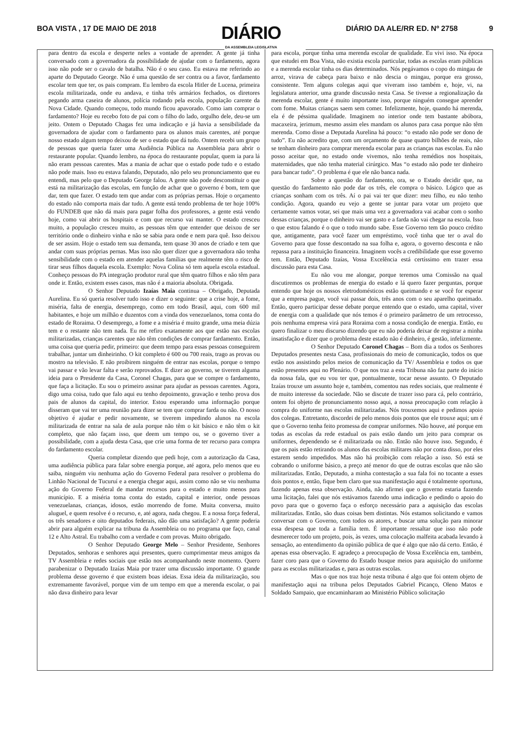BOA VISTA , 17 DE MAIO DE 2018
DIÁRIO
DA ASSEMBLEIA LEGISLATIVA
DIÁRIO DA ALE/RR ED. Nº 2758 9
para dentro da escola e desperte neles a vontade de aprender. A gente já tinha conversado com a governadora da possibilidade de ajudar com o fardamento, agora isso não pode ser o cavalo de batalha. Não é o seu caso. Eu estava me referindo ao aparte do Deputado George. Não é uma questão de ser contra ou a favor, fardamento escolar tem que ter, os pais compram. Eu lembro da escola Hitler de Lucena, primeira escola militarizada, onde eu andava, e tinha três armários fechados, os diretores pegando arma caseira de alunos, polícia rodando pela escola, população carente da Nova Cidade. Quando começou, todo mundo ficou apavorado. Como iam comprar o fardamento? Hoje eu recebo foto de pai com o filho do lado, orgulho dele, deu-se um jeito. Ontem o Deputado Chagas fez uma indicação e já havia a sensibilidade da governadora de ajudar com o fardamento para os alunos mais carentes, até porque nosso estado algum tempo deixou de ser o estado que dá tudo. Ontem recebi um grupo de pessoas que queria fazer uma Audiência Pública na Assembleia para abrir o restaurante popular. Quando lembro, na época do restaurante popular, quem ia para lá não eram pessoas carentes. Mas a mania de achar que o estado pode tudo e o estado não pode mais. Isso eu estava falando, Deputado, não pelo seu pronunciamento que eu entendi, mas pelo que o Deputado George falou. A gente não pode desconstituir o que está na militarização das escolas, em função de achar que o governo é bom, tem que dar, tem que fazer. O estado tem que andar com as próprias pernas. Hoje o orçamento do estado não comporta mais dar tudo. A gente está tendo problema de ter hoje 100% do FUNDEB que não dá mais para pagar folha dos professores, a gente está vendo hoje, como vai abrir os hospitais e com que recurso vai manter. O estado cresceu muito, a população cresceu muito, as pessoas têm que entender que deixou de ser território onde o dinheiro vinha e não se sabia para onde e nem para quê. Isso deixou de ser assim. Hoje o estado tem sua demanda, tem quase 30 anos de criado e tem que andar com suas próprias pernas. Mas isso não quer dizer que a governadora não tenha sensibilidade com o estado em atender aquelas famílias que realmente têm o risco de tirar seus filhos daquela escola. Exemplo: Nova Colina só tem aquela escola estadual. Conheço pessoas do PA integração produtor rural que têm quatro filhos e não têm para onde ir. Então, existem esses casos, mas não é a maioria absoluta. Obrigada.
O Senhor Deputado Izaías Maia continua – Obrigado, Deputada Aurelina. Eu só queria resolver tudo isso e dizer o seguinte: que a crise hoje, a fome, miséria, falta de energia, desemprego, como em todo Brasil, aqui, com 600 mil habitantes, e hoje um milhão e duzentos com a vinda dos venezuelanos, toma conta do estado de Roraima. O desemprego, a fome e a miséria é muito grande, uma meia dúzia tem e o restante não tem nada. Eu me refiro exatamente aos que estão nas escolas militarizadas, crianças carentes que não têm condições de comprar fardamento. Então, uma coisa que queria pedir, primeiro: que deem tempo para essas pessoas conseguirem trabalhar, juntar um dinheirinho. O kit completo é 600 ou 700 reais, trago as provas ou mostro na televisão. E não proibirem ninguém de entrar nas escolas, porque o tempo vai passar e vão levar falta e serão reprovados. E dizer ao governo, se tiverem alguma ideia para o Presidente da Casa, Coronel Chagas, para que se compre o fardamento, que faça a licitação. Eu sou o primeiro assinar para ajudar as pessoas carentes. Agora, digo uma coisa, tudo que falo aqui eu tenho depoimento, gravação e tenho prova dos pais de alunos da capital, do interior. Estou esperando uma informação porque disseram que vai ter uma reunião para dizer se tem que comprar farda ou não. O nosso objetivo é ajudar e pedir novamente, se tiverem impedindo alunos na escola militarizada de entrar na sala de aula porque não têm o kit básico e não têm o kit completo, que não façam isso, que deem um tempo ou, se o governo tiver a possibilidade, com a ajuda desta Casa, que crie uma forma de ter recurso para compra do fardamento escolar.
Queria completar dizendo que pedi hoje, com a autorização da Casa, uma audiência pública para falar sobre energia porque, até agora, pelo menos que eu saiba, ninguém viu nenhuma ação do Governo Federal para resolver o problema do Linhão Nacional de Tucuruí e a energia chegar aqui, assim como não se viu nenhuma ação do Governo Federal de mandar recursos para o estado e muito menos para município. E a miséria toma conta do estado, capital e interior, onde pessoas venezuelanas, crianças, idosos, estão morrendo de fome. Muita conversa, muito aluguel, e quem resolve é o recurso, e, até agora, nada chegou. E a nossa força federal, os três senadores e oito deputados federais, não dão uma satisfação? A gente poderia abrir para alguém explicar na tribuna da Assembleia ou no programa que faço, canal 12 e Alto Astral. Eu trabalho com a verdade e com provas. Muito obrigado.
O Senhor Deputado George Melo – Senhor Presidente, Senhores Deputados, senhoras e senhores aqui presentes, quero cumprimentar meus amigos da TV Assembleia e redes sociais que estão nos acompanhando neste momento. Quero parabenizar o Deputado Izaías Maia por trazer uma discussão importante. O grande problema desse governo é que existem boas ideias. Essa ideia da militarização, sou extremamente favorável, porque vim de um tempo em que a merenda escolar, o pai não dava dinheiro para levar
para escola, porque tinha uma merenda escolar de qualidade. Eu vivi isso. Na época que estudei em Boa Vista, não existia escola particular, todas as escolas eram públicas e a merenda escolar tinha os dias determinados. Nós pegávamos o copo do mingau de arroz, virava de cabeça para baixo e não descia o mingau, porque era grosso, consistente. Tem alguns colegas aqui que viveram isso também e, hoje, vi, na legislatura anterior, uma grande discussão nesta Casa. Se tivesse a regionalização da merenda escolar, gente é muito importante isso, porque ninguém consegue aprender com fome. Muitas crianças saem sem comer. Infelizmente, hoje, quando há merenda, ela é de péssima qualidade. Imaginem no interior onde tem bastante abóbora, macaxeira, jerimum, mesmo assim eles mandam os alunos para casa porque não têm merenda. Como disse a Deputada Aurelina há pouco: “o estado não pode ser dono de tudo”. Eu não acredito que, com um orçamento de quase quatro bilhões de reais, não se tenham dinheiro para comprar merenda escolar para as crianças nas escolas. Eu não posso aceitar que, no estado onde vivemos, não tenha remédios nos hospitais, maternidades, que não tenha material cirúrgico. Mas “o estado não pode ter dinheiro para bancar tudo”. O problema é que ele não banca nada.
Sobre a questão do fardamento, ora, se o Estado decidir que, na questão do fardamento não pode dar os três, ele compra o básico. Lógico que as crianças sonham com os três. Aí o pai vai ter que dizer: meu filho, eu não tenho condição. Agora, quando eu vejo a gente se juntar para votar um projeto que certamente vamos votar, sei que mais uma vez a governadora vai acabar com o sonho dessas crianças, porque o dinheiro vai ser gasto e a farda não vai chegar na escola. Isso o que estou falando é o que o todo mundo sabe. Esse Governo tem tão pouco crédito que, antigamente, para você fazer um empréstimo, você tinha que ter o aval do Governo para que fosse descontado na sua folha e, agora, o governo desconta e não repassa para a instituição financeira. Imaginem vocês a credibilidade que esse governo tem. Então, Deputado Izaías, Vossa Excelência está certíssimo em trazer essa discussão para esta Casa.
Eu não vou me alongar, porque teremos uma Comissão na qual discutiremos os problemas de energia do estado e lá quero fazer perguntas, porque entendo que hoje os nossos eletrodomésticos estão queimando e se você for esperar que a empresa pague, você vai passar dois, três anos com o seu aparelho queimado. Então, quero participar desse debate porque entendo que o estado, uma capital, viver de energia com a qualidade que nós temos é o primeiro parâmetro de um retrocesso, pois nenhuma empresa virá para Roraima com a nossa condição de energia. Então, eu quero finalizar o meu discurso dizendo que eu não poderia deixar de registrar a minha insatisfação e dizer que o problema deste estado não é dinheiro, é gestão, infelizmente.
O Senhor Deputado Coronel Chagas – Bom dia a todos os Senhores Deputados presentes nesta Casa, profissionais do meio de comunicação, todos os que estão nos assistindo pelos meios de comunicação da TV/ Assembleia e todos os que estão presentes aqui no Plenário. O que nos traz a esta Tribuna não faz parte do início da nossa fala, que eu vou ter que, pontualmente, tocar nesse assunto. O Deputado Izaías trouxe um assunto hoje e, também, comentou nas redes sociais, que realmente é de muito interesse da sociedade. Não se discute de trazer isso para cá, pelo contrário, ontem foi objeto de pronunciamento nosso aqui, a nossa preocupação com relação à compra do uniforme nas escolas militarizadas. Nós trouxemos aqui e pedimos apoio dos colegas. Entretanto, discordei de pelo menos dois pontos que ele trouxe aqui; um é que o Governo tenha feito promessa de comprar uniformes. Não houve, até porque em todas as escolas da rede estadual os pais estão dando um jeito para comprar os uniformes, dependendo se é militarizada ou não. Então não houve isso. Segundo, é que os pais estão retirando os alunos das escolas militares não por conta disso, por eles estarem sendo impedidos. Mas não há proibição com relação a isso. Só está se cobrando o uniforme básico, a preço até menor do que de outras escolas que não são militarizadas. Então, Deputado, a minha contestação a sua fala foi no tocante a esses dois pontos e, então, fique bem claro que sua manifestação aqui é totalmente oportuna, fazendo apenas essa observação. Ainda, não afirmei que o governo estaria fazendo uma licitação, falei que nós estávamos fazendo uma indicação e pedindo o apoio do povo para que o governo faça o esforço necessário para a aquisição das escolas militarizadas. Então, são duas coisas bem distintas. Nós estamos solicitando e vamos conversar com o Governo, com todos os atores, e buscar uma solução para minorar essa despesa que toda a família tem. É importante ressaltar que isso não pode desmerecer todo um projeto, pois, às vezes, uma colocação malfeita acabada levando à sensação, ao entendimento da opinião pública de que é algo que não dá certo. Então, é apenas essa observação. E agradeço a preocupação de Vossa Excelência em, também, fazer coro para que o Governo do Estado busque meios para aquisição do uniforme para as escolas militarizadas e, para as outras escolas.
Mas o que nos traz hoje nesta tribuna é algo que foi ontem objeto de manifestação aqui na tribuna pelos Deputados Gabriel Picanço, Oleno Matos e Soldado Sampaio, que encaminharam ao Ministério Público solicitação